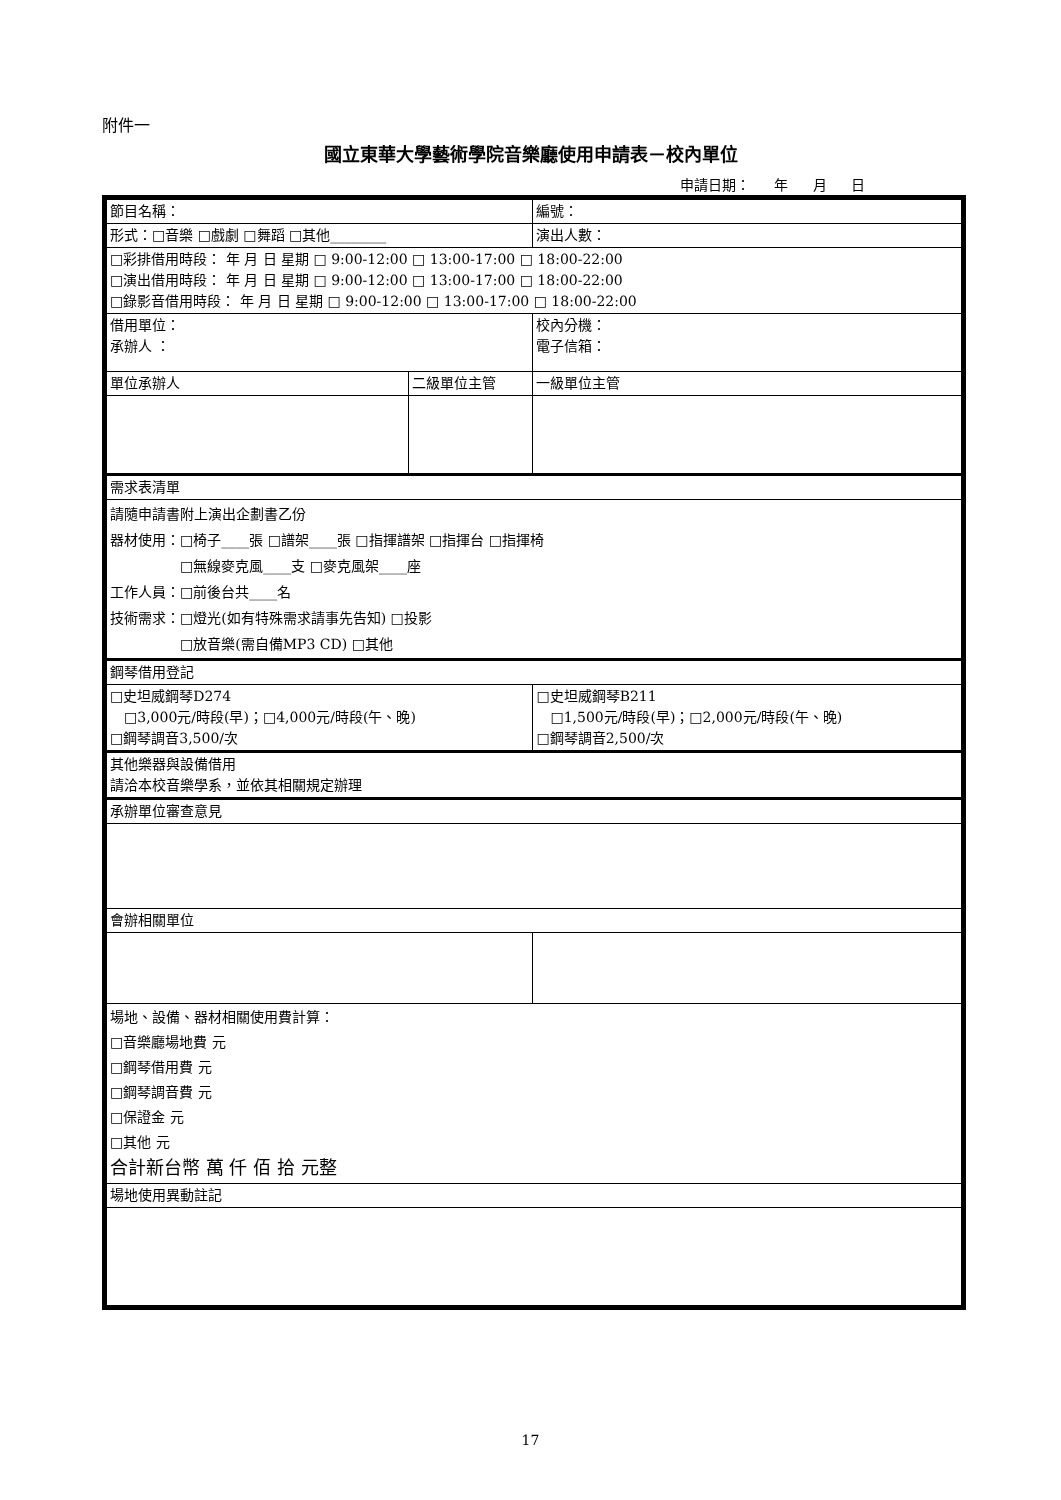附件一
國立東華大學藝術學院音樂廳使用申請表－校內單位
申請日期： 年 月 日
| 節目名稱： | | | 編號： |
| 形式：□音樂 □戲劇 □舞蹈 □其他________ | | | 演出人數： |
| □彩排借用時段： 年 月 日 星期 □ 9:00-12:00 □ 13:00-17:00 □ 18:00-22:00 □演出借用時段： 年 月 日 星期 □ 9:00-12:00 □ 13:00-17:00 □ 18:00-22:00 □錄影音借用時段： 年 月 日 星期 □ 9:00-12:00 □ 13:00-17:00 □ 18:00-22:00 | | | |
| 借用單位： 承辦人 ： | | 校內分機： 電子信箱： | |
| 單位承辦人 | 二級單位主管 | | 一級單位主管 |
| 需求表清單 | | | |
| 請隨申請書附上演出企劃書乙份 器材使用：□椅子____張 □譜架____張 □指揮譜架 □指揮台 □指揮椅 □無線麥克風____支 □麥克風架____座 工作人員：□前後台共____名 技術需求：□燈光(如有特殊需求請事先告知) □投影 □放音樂(需自備MP3 CD) □其他 | | | |
| 鋼琴借用登記 | | | |
| □史坦威鋼琴D274 □3,000元/時段(早)；□4,000元/時段(午、晚) □鋼琴調音3,500/次 | | □史坦威鋼琴B211 □1,500元/時段(早)；□2,000元/時段(午、晚) □鋼琴調音2,500/次 | |
| 其他樂器與設備借用 請洽本校音樂學系，並依其相關規定辦理 | | | |
| 承辦單位審查意見 | | | |
| 會辦相關單位 | | | |
| 場地、設備、器材相關使用費計算： □音樂廳場地費 元 □鋼琴借用費 元 □鋼琴調音費 元 □保證金 元 □其他 元 合計新台幣 萬 仟 佰 拾 元整 | | | |
| 場地使用異動註記 | | | |
17